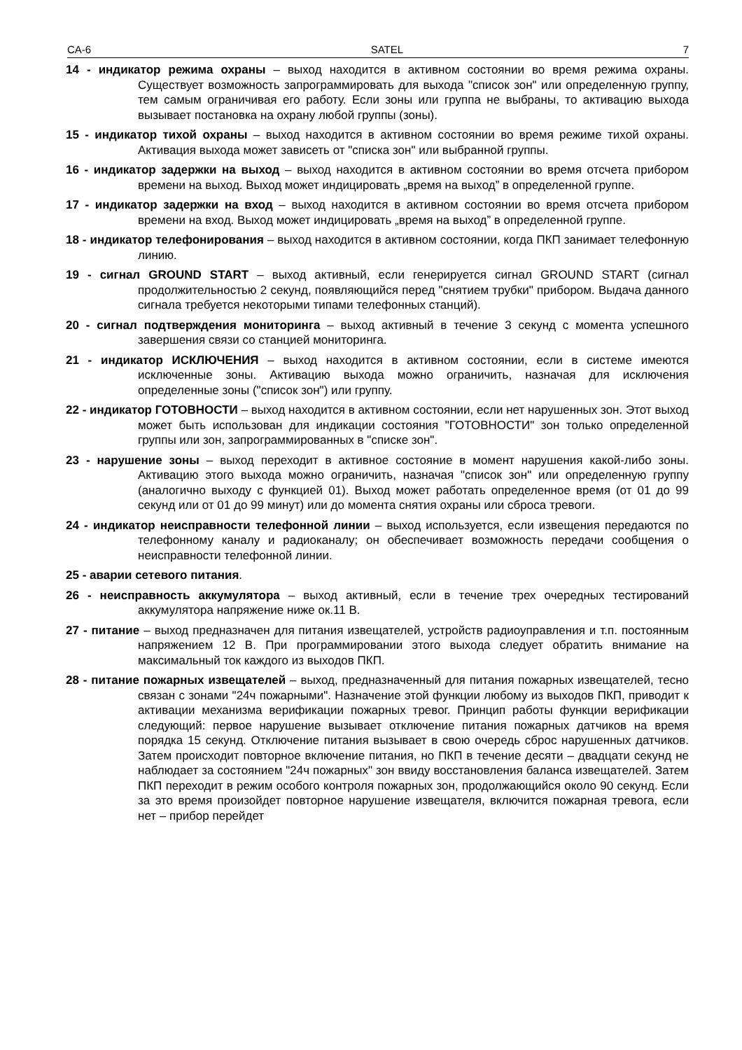CA-6 SATEL 7
14 - индикатор режима охраны – выход находится в активном состоянии во время режима охраны. Существует возможность запрограммировать для выхода "список зон" или определенную группу, тем самым ограничивая его работу. Если зоны или группа не выбраны, то активацию выхода вызывает постановка на охрану любой группы (зоны).
15 - индикатор тихой охраны – выход находится в активном состоянии во время режиме тихой охраны. Активация выхода может зависеть от "списка зон" или выбранной группы.
16 - индикатор задержки на выход – выход находится в активном состоянии во время отсчета прибором времени на выход. Выход может индицировать „время на выход” в определенной группе.
17 - индикатор задержки на вход – выход находится в активном состоянии во время отсчета прибором времени на вход. Выход может индицировать „время на выход” в определенной группе.
18 - индикатор телефонирования – выход находится в активном состоянии, когда ПКП занимает телефонную линию.
19 - сигнал GROUND START – выход активный, если генерируется сигнал GROUND START (сигнал продолжительностью 2 секунд, появляющийся перед "снятием трубки" прибором. Выдача данного сигнала требуется некоторыми типами телефонных станций).
20 - сигнал подтверждения мониторинга – выход активный в течение 3 секунд с момента успешного завершения связи со станцией мониторинга.
21 - индикатор ИСКЛЮЧЕНИЯ – выход находится в активном состоянии, если в системе имеются исключенные зоны. Активацию выхода можно ограничить, назначая для исключения определенные зоны ("список зон") или группу.
22 - индикатор ГОТОВНОСТИ – выход находится в активном состоянии, если нет нарушенных зон. Этот выход может быть использован для индикации состояния "ГОТОВНОСТИ" зон только определенной группы или зон, запрограммированных в "списке зон".
23 - нарушение зоны – выход переходит в активное состояние в момент нарушения какой-либо зоны. Активацию этого выхода можно ограничить, назначая "список зон" или определенную группу (аналогично выходу с функцией 01). Выход может работать определенное время (от 01 до 99 секунд или от 01 до 99 минут) или до момента снятия охраны или сброса тревоги.
24 - индикатор неисправности телефонной линии – выход используется, если извещения передаются по телефонному каналу и радиоканалу; он обеспечивает возможность передачи сообщения о неисправности телефонной линии.
25 - аварии сетевого питания.
26 - неисправность аккумулятора – выход активный, если в течение трех очередных тестирований аккумулятора напряжение ниже ок.11 В.
27 - питание – выход предназначен для питания извещателей, устройств радиоуправления и т.п. постоянным напряжением 12 В. При программировании этого выхода следует обратить внимание на максимальный ток каждого из выходов ПКП.
28 - питание пожарных извещателей – выход, предназначенный для питания пожарных извещателей, тесно связан с зонами "24ч пожарными". Назначение этой функции любому из выходов ПКП, приводит к активации механизма верификации пожарных тревог. Принцип работы функции верификации следующий: первое нарушение вызывает отключение питания пожарных датчиков на время порядка 15 секунд. Отключение питания вызывает в свою очередь сброс нарушенных датчиков. Затем происходит повторное включение питания, но ПКП в течение десяти – двадцати секунд не наблюдает за состоянием "24ч пожарных" зон ввиду восстановления баланса извещателей. Затем ПКП переходит в режим особого контроля пожарных зон, продолжающийся около 90 секунд. Если за это время произойдет повторное нарушение извещателя, включится пожарная тревога, если нет – прибор перейдет